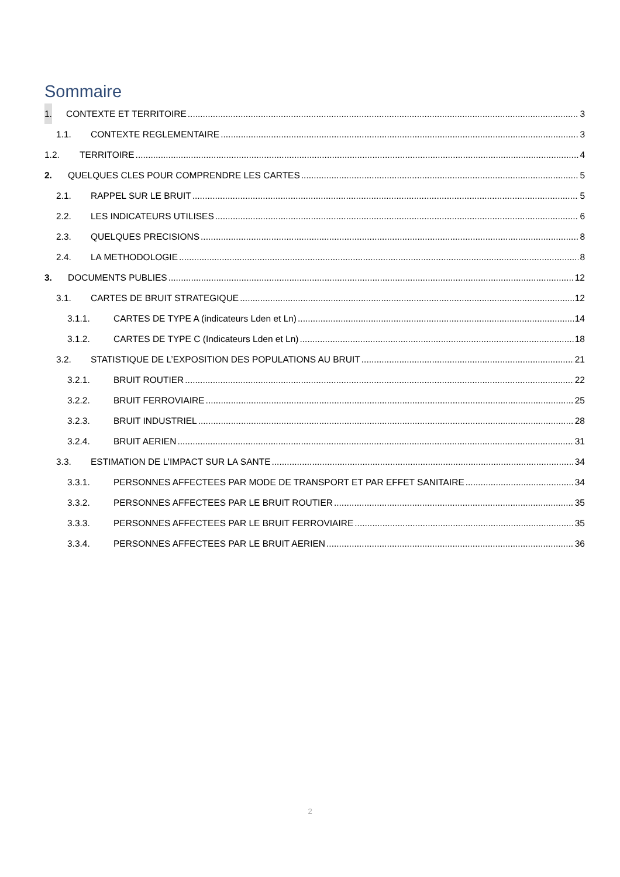Sommaire
1. CONTEXTE ET TERRITOIRE 3
1.1. CONTEXTE REGLEMENTAIRE 3
1.2. TERRITOIRE 4
2. QUELQUES CLES POUR COMPRENDRE LES CARTES 5
2.1. RAPPEL SUR LE BRUIT 5
2.2. LES INDICATEURS UTILISES 6
2.3. QUELQUES PRECISIONS 8
2.4. LA METHODOLOGIE 8
3. DOCUMENTS PUBLIES 12
3.1. CARTES DE BRUIT STRATEGIQUE 12
3.1.1. CARTES DE TYPE A (indicateurs Lden et Ln) 14
3.1.2. CARTES DE TYPE C (Indicateurs Lden et Ln) 18
3.2. STATISTIQUE DE L’EXPOSITION DES POPULATIONS AU BRUIT 21
3.2.1. BRUIT ROUTIER 22
3.2.2. BRUIT FERROVIAIRE 25
3.2.3. BRUIT INDUSTRIEL 28
3.2.4. BRUIT AERIEN 31
3.3. ESTIMATION DE L’IMPACT SUR LA SANTE 34
3.3.1. PERSONNES AFFECTEES PAR MODE DE TRANSPORT ET PAR EFFET SANITAIRE 34
3.3.2. PERSONNES AFFECTEES PAR LE BRUIT ROUTIER 35
3.3.3. PERSONNES AFFECTEES PAR LE BRUIT FERROVIAIRE 35
3.3.4. PERSONNES AFFECTEES PAR LE BRUIT AERIEN 36
2